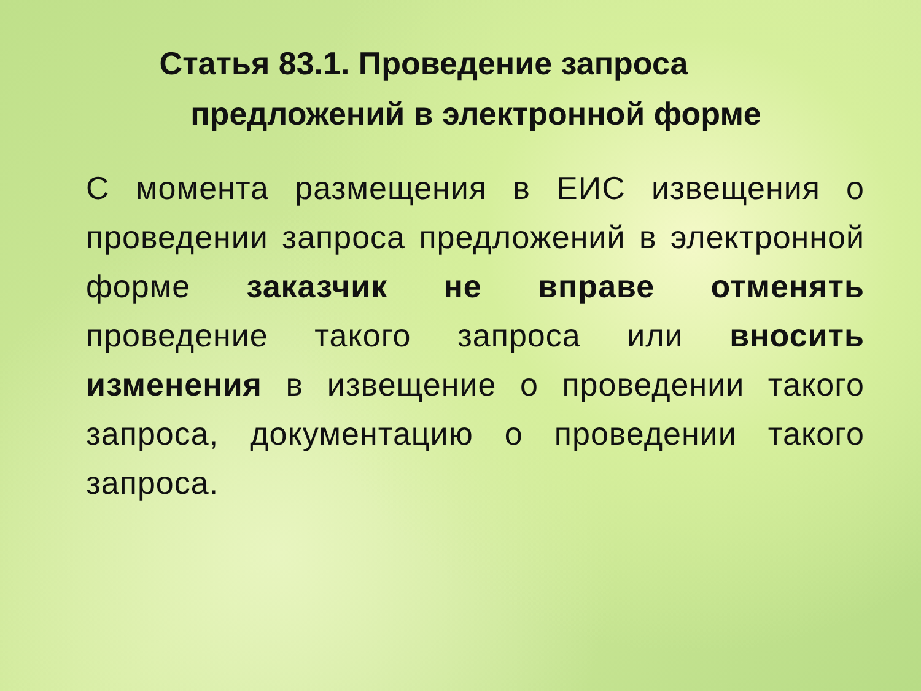Статья 83.1. Проведение запроса
предложений в электронной форме
С момента размещения в ЕИС извещения о проведении запроса предложений в электронной форме заказчик не вправе отменять проведение такого запроса или вносить изменения в извещение о проведении такого запроса, документацию о проведении такого запроса.